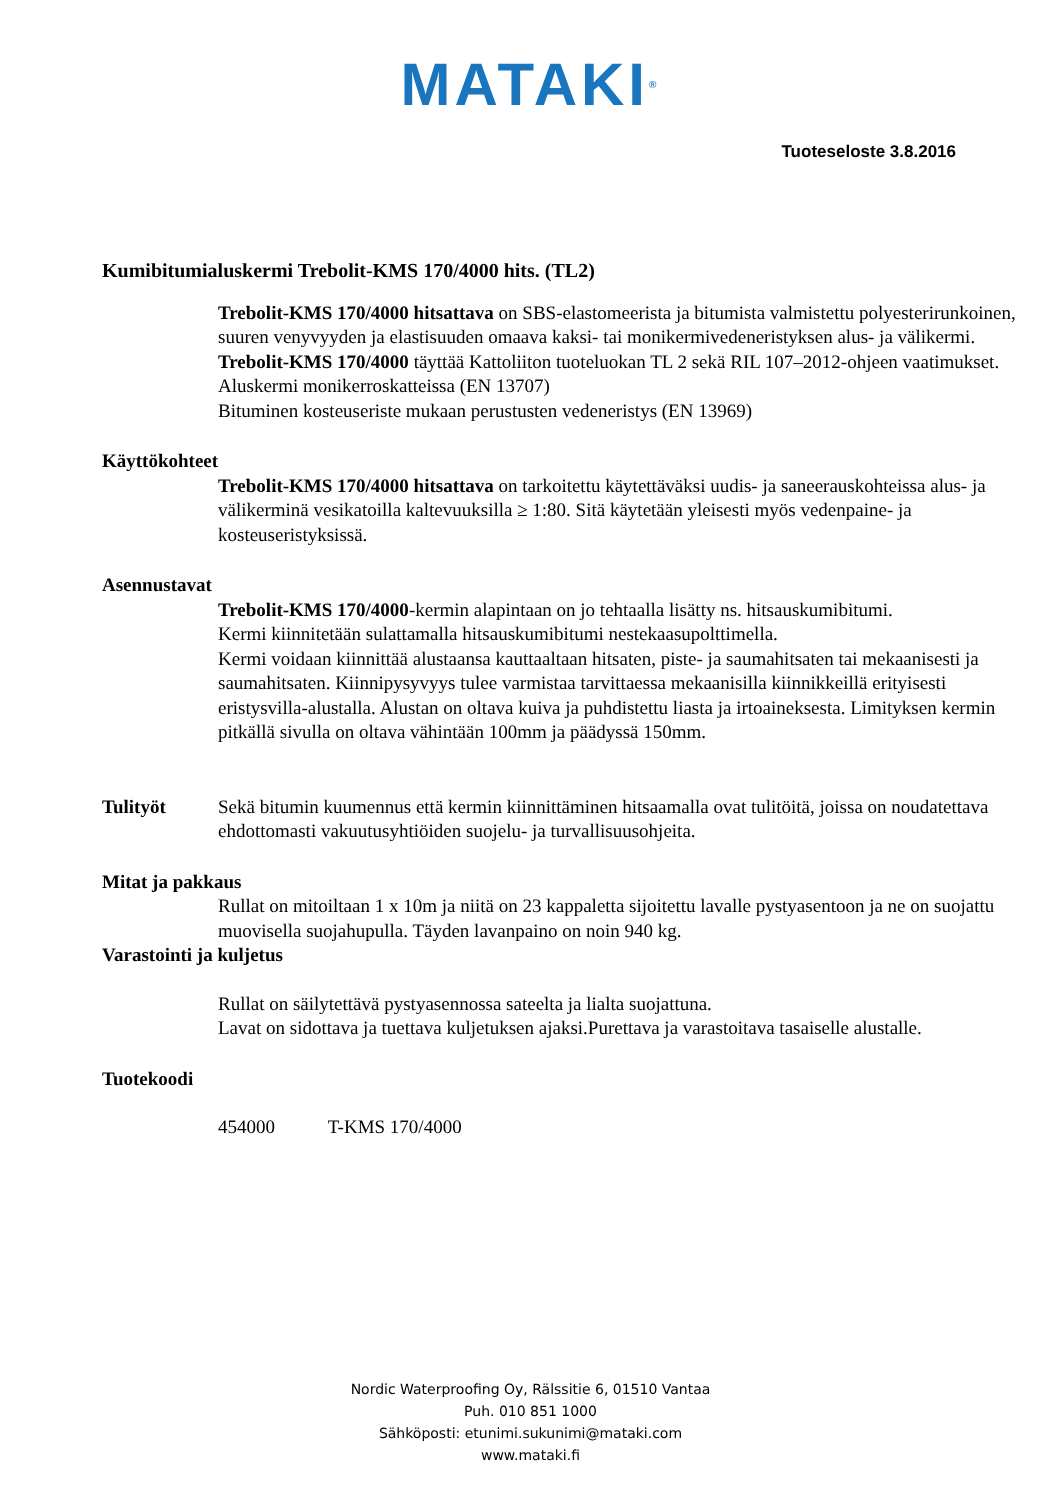MATAKI<sup>®</sup>
Tuoteseloste 3.8.2016
Kumibitumialuskermi Trebolit-KMS 170/4000 hits. (TL2)
Trebolit-KMS 170/4000 hitsattava on SBS-elastomeerista ja bitumista valmistettu polyesterirunkoinen, suuren venyvyyden ja elastisuuden omaava kaksi- tai monikermivedeneristyksen alus- ja välikermi. Trebolit-KMS 170/4000 täyttää Kattoliiton tuoteluokan TL 2 sekä RIL 107–2012-ohjeen vaatimukset.
Aluskermi monikerroskatteissa (EN 13707)
Bituminen kosteuseriste mukaan perustusten vedeneristys (EN 13969)
Käyttökohteet
Trebolit-KMS 170/4000 hitsattava on tarkoitettu käytettäväksi uudis- ja saneerauskohteissa alus- ja välikerminä vesikatoilla kaltevuuksilla ≥ 1:80. Sitä käytetään yleisesti myös vedenpaine- ja kosteuseristyksissä.
Asennustavat
Trebolit-KMS 170/4000-kermin alapintaan on jo tehtaalla lisätty ns. hitsauskumibitumi.
Kermi kiinnitetään sulattamalla hitsauskumibitumi nestekaasupolttimella.
Kermi voidaan kiinnittää alustaansa kauttaaltaan hitsaten, piste- ja saumahitsaten tai mekaanisesti ja saumahitsaten. Kiinnipysyvyys tulee varmistaa tarvittaessa mekaanisilla kiinnikkeillä erityisesti eristysvilla-alustalla. Alustan on oltava kuiva ja puhdistettu liasta ja irtoaineksesta. Limityksen kermin pitkällä sivulla on oltava vähintään 100mm ja päädyssä 150mm.
Tulityöt Sekä bitumin kuumennus että kermin kiinnittäminen hitsaamalla ovat tulitöitä, joissa on noudatettava ehdottomasti vakuutusyhtiöiden suojelu- ja turvallisuusohjeita.
Mitat ja pakkaus
Rullat on mitoiltaan 1 x 10m ja niitä on 23 kappaletta sijoitettu lavalle pystyasentoon ja ne on suojattu muovisella suojahupulla. Täyden lavanpaino on noin 940 kg.
Varastointi ja kuljetus
Rullat on säilytettävä pystyasennossa sateelta ja lialta suojattuna.
Lavat on sidottava ja tuettava kuljetuksen ajaksi.Purettava ja varastoitava tasaiselle alustalle.
Tuotekoodi
454000 T-KMS 170/4000
Nordic Waterproofing Oy, Rälssitie 6, 01510 Vantaa
Puh. 010 851 1000
Sähköposti: etunimi.sukunimi@mataki.com
www.mataki.fi